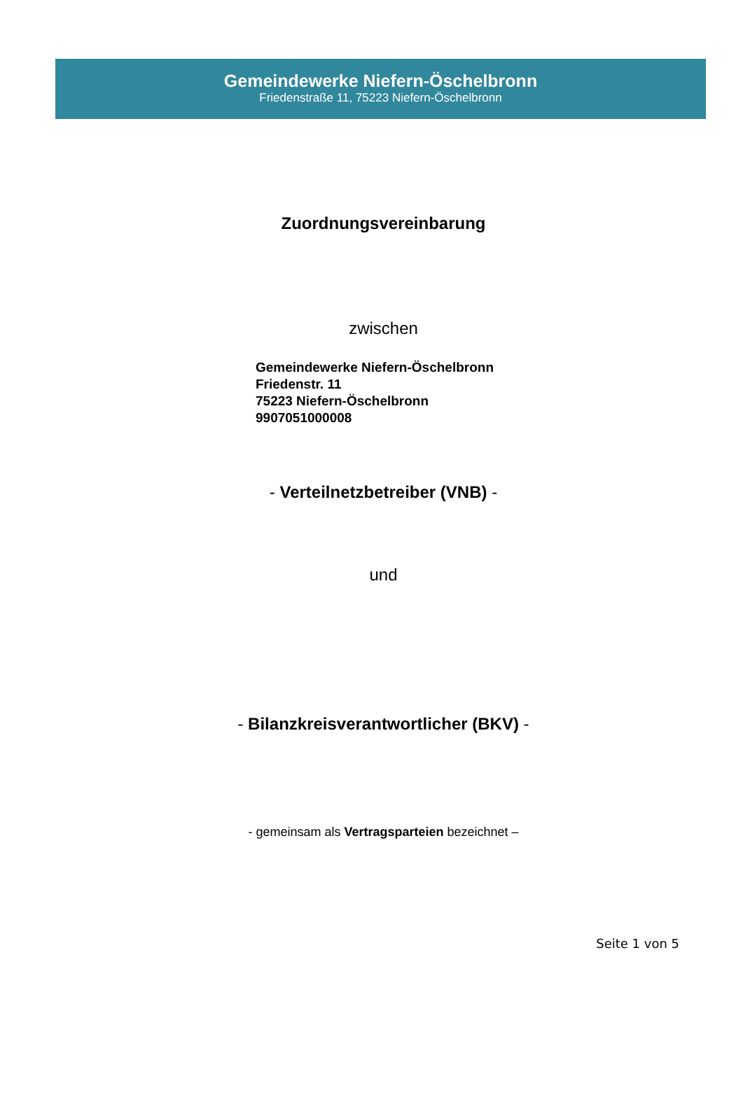Gemeindewerke Niefern-Öschelbronn
Friedenstraße 11, 75223 Niefern-Öschelbronn
Zuordnungsvereinbarung
zwischen
Gemeindewerke Niefern-Öschelbronn
Friedenstr. 11
75223 Niefern-Öschelbronn
9907051000008
- Verteilnetzbetreiber (VNB) -
und
- Bilanzkreisverantwortlicher (BKV) -
- gemeinsam als Vertragsparteien bezeichnet –
Seite 1 von 5